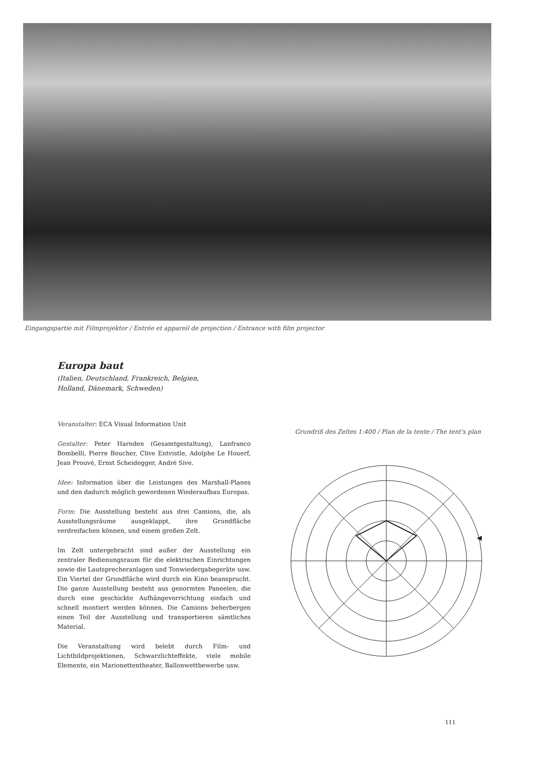Eingangspartie mit Filmprojektor / Entrée et appareil de projection / Entrance with film projector
Europa baut
(Italien, Deutschland, Frankreich, Belgien,
Holland, Dänemark, Schweden)
Veranstalter: ECA Visual Information Unit
Gestalter: Peter Harnden (Gesamtgestaltung), Lanfranco Bombelli, Pierre Boucher, Clive Entvistle, Adolphe Le Houerf, Jean Prouvé, Ernst Scheidegger, André Sive.
Idee: Information über die Leistungen des Marshall-Planes und den dadurch möglich gewordenen Wiederaufbau Europas.
Form: Die Ausstellung besteht aus drei Camions, die, als Ausstellungsräume ausgeklappt, ihre Grundfläche verdreifachen können, und einem großen Zelt.
Im Zelt untergebracht sind außer der Ausstellung ein zentraler Bedienungsraum für die elektrischen Einrichtungen sowie die Lautsprecheranlagen und Tonwiedergabegeräte usw. Ein Viertel der Grundfläche wird durch ein Kino beansprucht. Die ganze Ausstellung besteht aus genormten Paneelen, die durch eine geschickte Aufhängevorrichtung einfach und schnell montiert werden können. Die Camions beherbergen einen Teil der Ausstellung und transportieren sämtliches Material.
Die Veranstaltung wird belebt durch Film- und Lichtbildprojektionen, Schwarzlichteffekte, viele mobile Elemente, ein Marionettentheater, Ballonwettbewerbe usw.
Grundriß des Zeltes 1:400 / Plan de la tente / The tent's plan
111